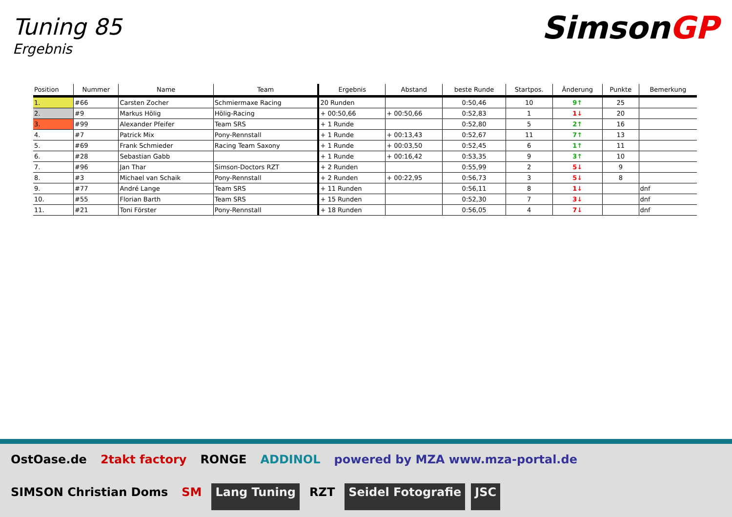Tuning 85
Ergebnis
Simson GP
| Position | Nummer | Name | Team | Ergebnis | Abstand | beste Runde | Startpos. | Änderung | Punkte | Bemerkung |
| --- | --- | --- | --- | --- | --- | --- | --- | --- | --- | --- |
| 1. | #66 | Carsten Zocher | Schmiermaxe Racing | 20 Runden | | 0:50,46 | 10 | 9↑ | 25 | |
| 2. | #9 | Markus Hölig | Hölig-Racing | + 00:50,66 | + 00:50,66 | 0:52,83 | 1 | 1↓ | 20 | |
| 3. | #99 | Alexander Pfeifer | Team SRS | + 1 Runde | | 0:52,80 | 5 | 2↑ | 16 | |
| 4. | #7 | Patrick Mix | Pony-Rennstall | + 1 Runde | + 00:13,43 | 0:52,67 | 11 | 7↑ | 13 | |
| 5. | #69 | Frank Schmieder | Racing Team Saxony | + 1 Runde | + 00:03,50 | 0:52,45 | 6 | 1↑ | 11 | |
| 6. | #28 | Sebastian Gabb | | + 1 Runde | + 00:16,42 | 0:53,35 | 9 | 3↑ | 10 | |
| 7. | #96 | Jan Thar | Simson-Doctors RZT | + 2 Runden | | 0:55,99 | 2 | 5↓ | 9 | |
| 8. | #3 | Michael van Schaik | Pony-Rennstall | + 2 Runden | + 00:22,95 | 0:56,73 | 3 | 5↓ | 8 | |
| 9. | #77 | André Lange | Team SRS | + 11 Runden | | 0:56,11 | 8 | 1↓ | | dnf |
| 10. | #55 | Florian Barth | Team SRS | + 15 Runden | | 0:52,30 | 7 | 3↓ | | dnf |
| 11. | #21 | Toni Förster | Pony-Rennstall | + 18 Runden | | 0:56,05 | 4 | 7↓ | | dnf |
OstOase.de 2takt factory RONGE ADDINOL powered by MZA www.mza-portal.de SIMSON Christian Doms SM Lang Tuning RZT Seidel Fotografie JSC